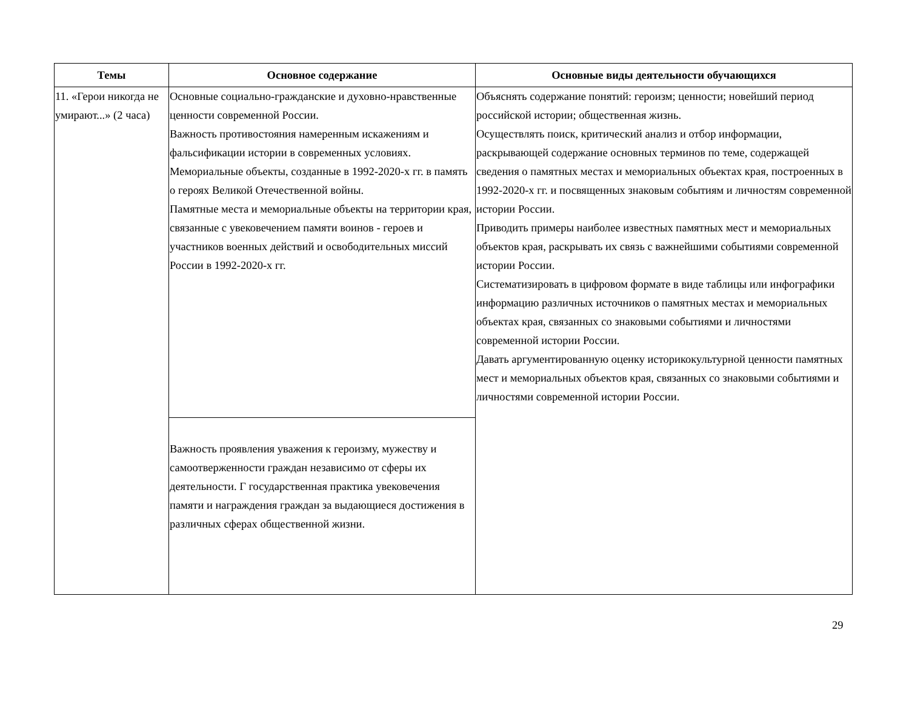| Темы | Основное содержание | Основные виды деятельности обучающихся |
| --- | --- | --- |
| 11. «Герои никогда не умирают...» (2 часа) | Основные социально-гражданские и духовно-нравственные ценности современной России. Важность противостояния намеренным искажениям и фальсификации истории в современных условиях. Мемориальные объекты, созданные в 1992-2020-х гг. в память о героях Великой Отечественной войны. Памятные места и мемориальные объекты на территории края, связанные с увековечением памяти воинов - героев и участников военных действий и освободительных миссий России в 1992-2020-х гг. | Объяснять содержание понятий: героизм; ценности; новейший период российской истории; общественная жизнь. Осуществлять поиск, критический анализ и отбор информации, раскрывающей содержание основных терминов по теме, содержащей сведения о памятных местах и мемориальных объектах края, построенных в 1992-2020-х гг. и посвященных знаковым событиям и личностям современной истории России. Приводить примеры наиболее известных памятных мест и мемориальных объектов края, раскрывать их связь с важнейшими событиями современной истории России. Систематизировать в цифровом формате в виде таблицы или инфографики информацию различных источников о памятных местах и мемориальных объектах края, связанных со знаковыми событиями и личностями современной истории России. Давать аргументированную оценку историкокультурной ценности памятных мест и мемориальных объектов края, связанных со знаковыми событиями и личностями современной истории России. |
| | Важность проявления уважения к героизму, мужеству и самоотверженности граждан независимо от сферы их деятельности. Г государственная практика увековечения памяти и награждения граждан за выдающиеся достижения в различных сферах общественной жизни. | |
29